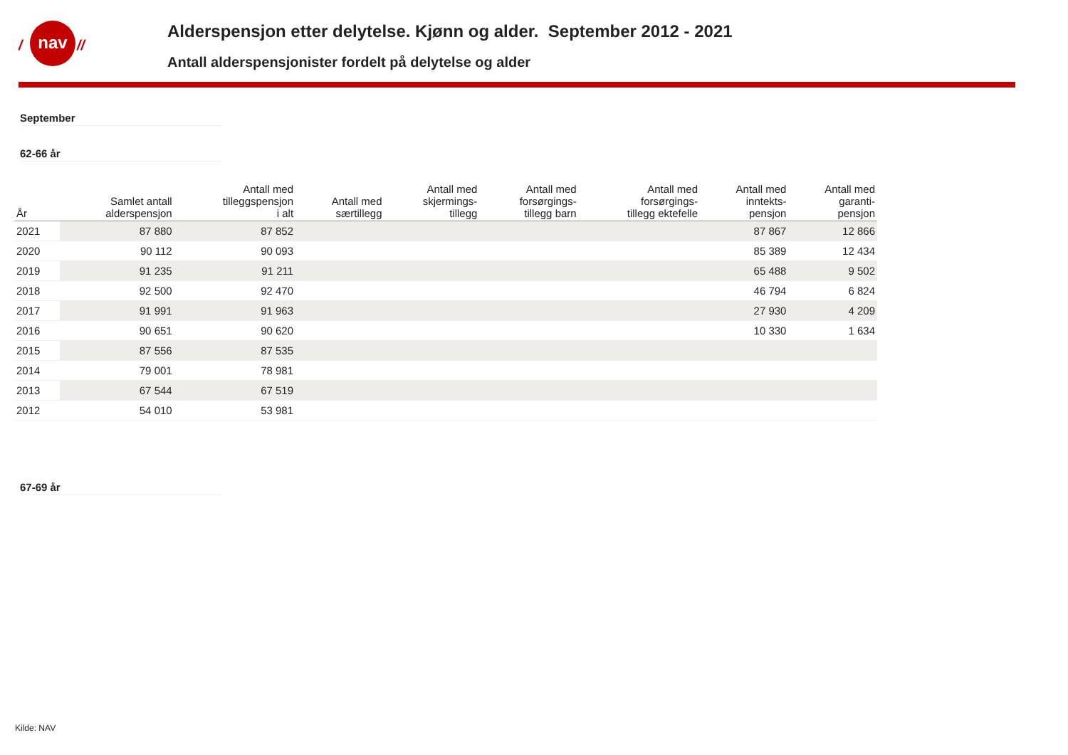/
nav
//
Alderspensjon etter delytelse. Kjønn og alder. September 2012 - 2021
Antall alderspensjonister fordelt på delytelse og alder
September
62-66 år
| År | Samlet antall alderspensjon | Antall med tilleggspensjon i alt | Antall med særtillegg | Antall med skjermings- tillegg | Antall med forsørgings- tillegg barn | Antall med forsørgings- tillegg ektefelle | Antall med inntekts- pensjon | Antall med garanti- pensjon |
| --- | --- | --- | --- | --- | --- | --- | --- | --- |
| 2021 | 87 880 | 87 852 | | | | | 87 867 | 12 866 |
| 2020 | 90 112 | 90 093 | | | | | 85 389 | 12 434 |
| 2019 | 91 235 | 91 211 | | | | | 65 488 | 9 502 |
| 2018 | 92 500 | 92 470 | | | | | 46 794 | 6 824 |
| 2017 | 91 991 | 91 963 | | | | | 27 930 | 4 209 |
| 2016 | 90 651 | 90 620 | | | | | 10 330 | 1 634 |
| 2015 | 87 556 | 87 535 | | | | | | |
| 2014 | 79 001 | 78 981 | | | | | | |
| 2013 | 67 544 | 67 519 | | | | | | |
| 2012 | 54 010 | 53 981 | | | | | | |
67-69 år
Kilde: NAV